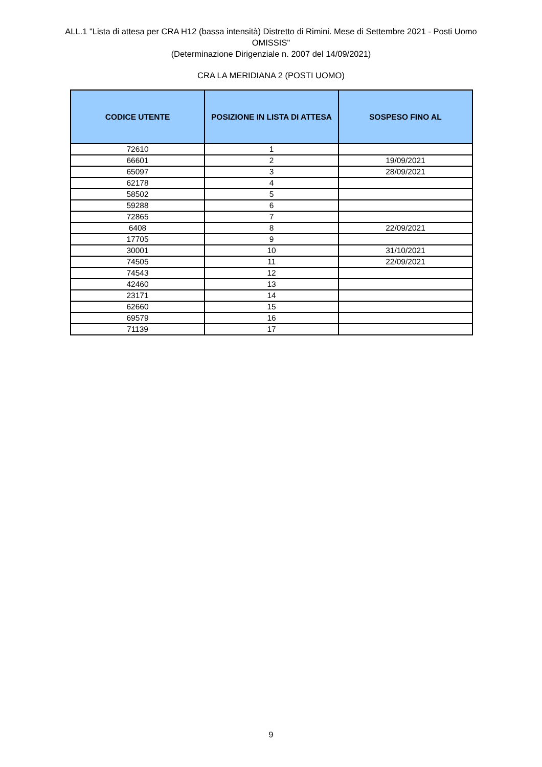ALL.1 "Lista di attesa per CRA H12 (bassa intensità) Distretto di Rimini. Mese di Settembre 2021 - Posti Uomo
OMISSIS"
(Determinazione Dirigenziale n. 2007 del 14/09/2021)
CRA LA MERIDIANA 2 (POSTI UOMO)
| CODICE UTENTE | POSIZIONE IN LISTA DI ATTESA | SOSPESO FINO AL |
| --- | --- | --- |
| 72610 | 1 | |
| 66601 | 2 | 19/09/2021 |
| 65097 | 3 | 28/09/2021 |
| 62178 | 4 | |
| 58502 | 5 | |
| 59288 | 6 | |
| 72865 | 7 | |
| 6408 | 8 | 22/09/2021 |
| 17705 | 9 | |
| 30001 | 10 | 31/10/2021 |
| 74505 | 11 | 22/09/2021 |
| 74543 | 12 | |
| 42460 | 13 | |
| 23171 | 14 | |
| 62660 | 15 | |
| 69579 | 16 | |
| 71139 | 17 | |
9